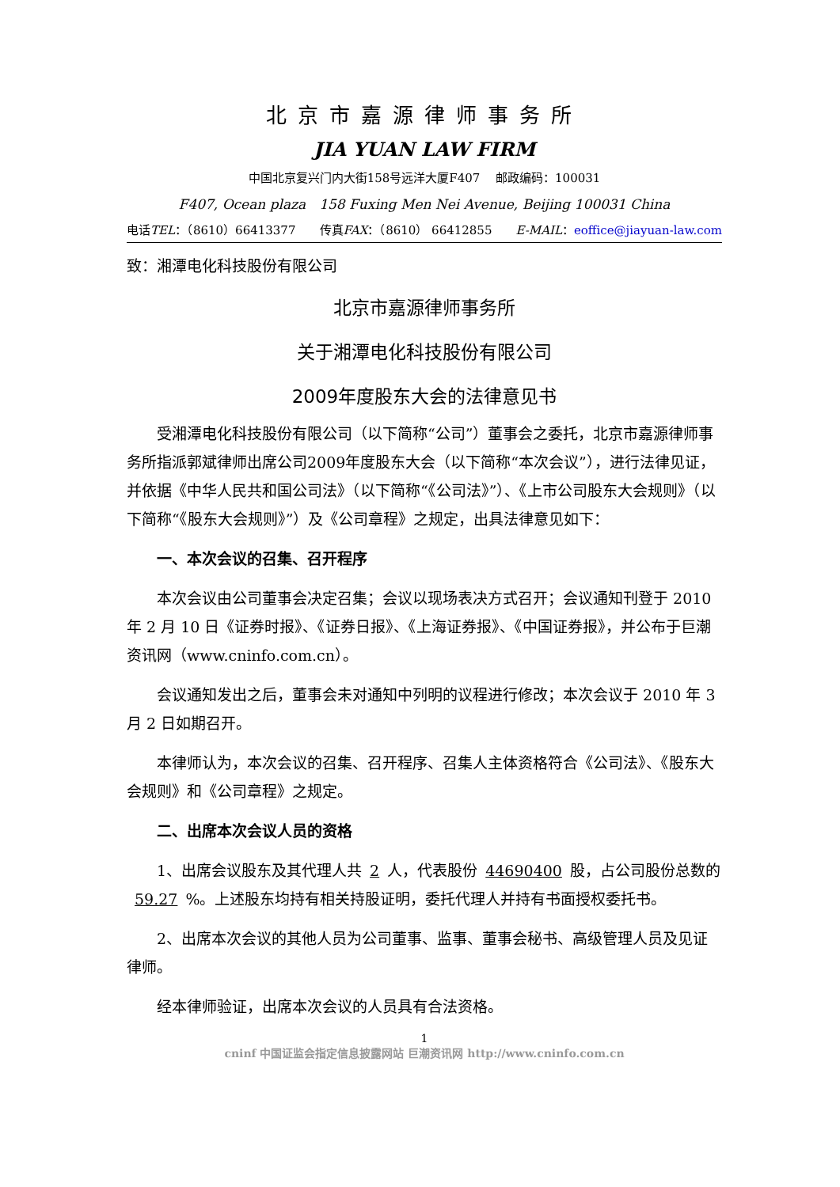北京市嘉源律师事务所
JIA YUAN LAW FIRM
中国北京复兴门内大街158号远洋大厦F407　 邮政编码：100031
F407, Ocean plaza　158 Fuxing Men Nei Avenue, Beijing 100031 China
电话TEL：（8610）66413377 传真FAX：（8610） 66412855 E-MAIL：eoffice@jiayuan-law.com
致：湘潭电化科技股份有限公司
北京市嘉源律师事务所
关于湘潭电化科技股份有限公司
2009年度股东大会的法律意见书
受湘潭电化科技股份有限公司（以下简称“公司”）董事会之委托，北京市嘉源律师事务所指派郭斌律师出席公司2009年度股东大会（以下简称“本次会议”），进行法律见证，并依据《中华人民共和国公司法》（以下简称“《公司法》”）、《上市公司股东大会规则》（以下简称“《股东大会规则》”）及《公司章程》之规定，出具法律意见如下：
一、本次会议的召集、召开程序
本次会议由公司董事会决定召集；会议以现场表决方式召开；会议通知刊登于 2010 年 2 月 10 日《证券时报》、《证券日报》、《上海证券报》、《中国证券报》，并公布于巨潮资讯网（www.cninfo.com.cn）。
会议通知发出之后，董事会未对通知中列明的议程进行修改；本次会议于 2010 年 3 月 2 日如期召开。
本律师认为，本次会议的召集、召开程序、召集人主体资格符合《公司法》、《股东大会规则》和《公司章程》之规定。
二、出席本次会议人员的资格
1、出席会议股东及其代理人共 2 人，代表股份 44690400 股，占公司股份总数的 59.27%。上述股东均持有相关持股证明，委托代理人并持有书面授权委托书。
2、出席本次会议的其他人员为公司董事、监事、董事会秘书、高级管理人员及见证律师。
经本律师验证，出席本次会议的人员具有合法资格。
1
cninf 中国证监会指定信息披露网站 巨潮资讯网 http://www.cninfo.com.cn